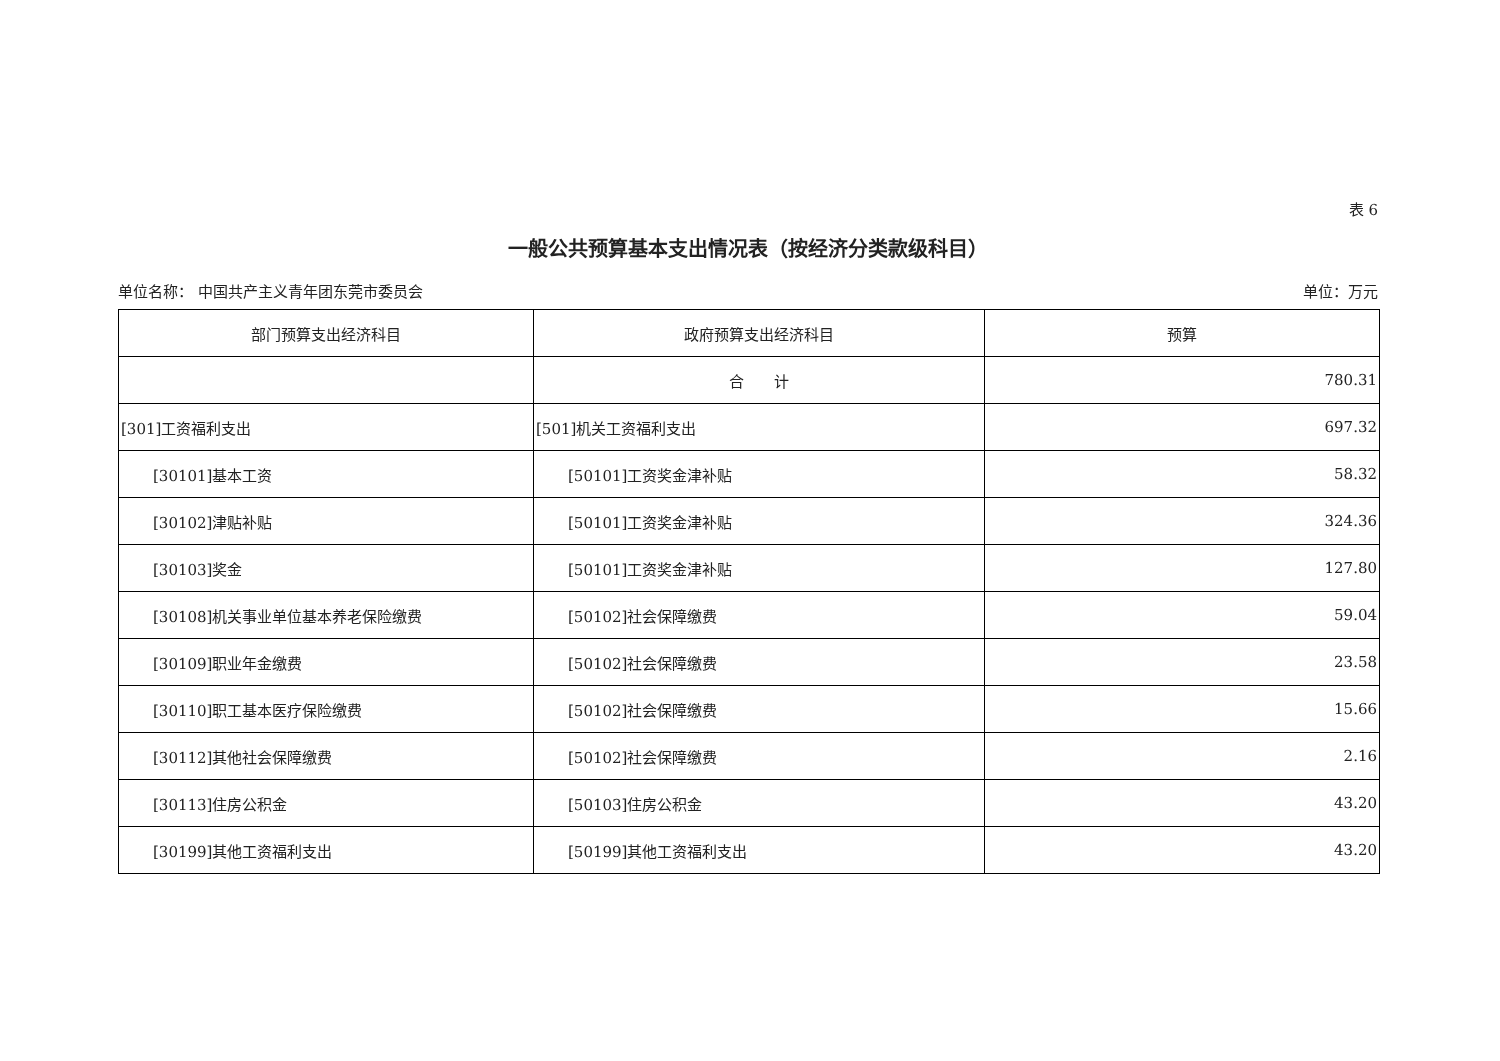表 6
一般公共预算基本支出情况表（按经济分类款级科目）
单位名称： 中国共产主义青年团东莞市委员会 单位：万元
| 部门预算支出经济科目 | 政府预算支出经济科目 | 预算 |
| --- | --- | --- |
| | 合 计 | 780.31 |
| [301]工资福利支出 | [501]机关工资福利支出 | 697.32 |
| [30101]基本工资 | [50101]工资奖金津补贴 | 58.32 |
| [30102]津贴补贴 | [50101]工资奖金津补贴 | 324.36 |
| [30103]奖金 | [50101]工资奖金津补贴 | 127.80 |
| [30108]机关事业单位基本养老保险缴费 | [50102]社会保障缴费 | 59.04 |
| [30109]职业年金缴费 | [50102]社会保障缴费 | 23.58 |
| [30110]职工基本医疗保险缴费 | [50102]社会保障缴费 | 15.66 |
| [30112]其他社会保障缴费 | [50102]社会保障缴费 | 2.16 |
| [30113]住房公积金 | [50103]住房公积金 | 43.20 |
| [30199]其他工资福利支出 | [50199]其他工资福利支出 | 43.20 |